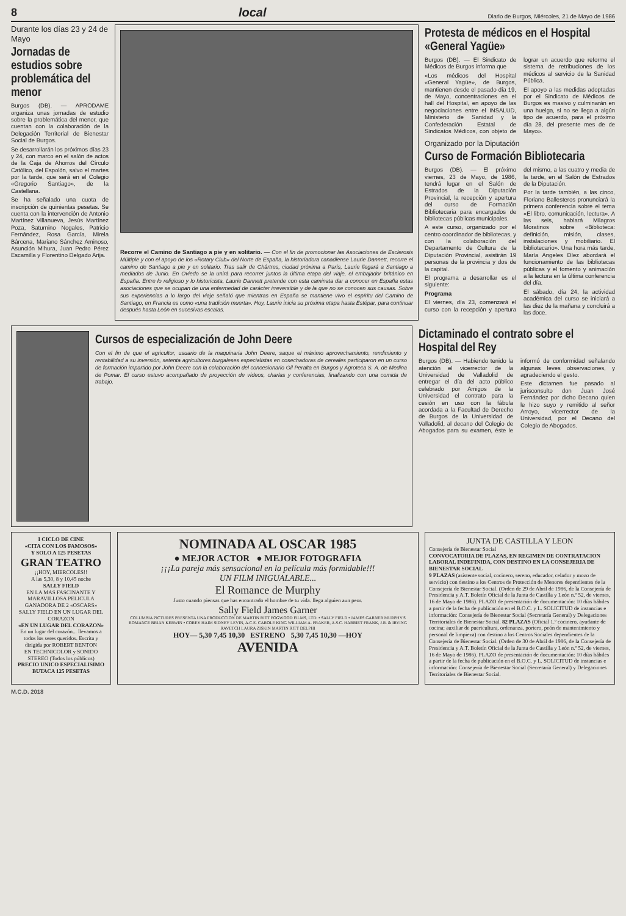8 local Diario de Burgos, Miércoles, 21 de Mayo de 1986
Durante los días 23 y 24 de Mayo
Jornadas de estudios sobre problemática del menor
Burgos (DB). — APRODAME organiza unas jornadas de estudio sobre la problemática del menor, que cuentan con la colaboración de la Delegación Territorial de Bienestar Social de Burgos.
Se desarrollarán los próximos días 23 y 24, con marco en el salón de actos de la Caja de Ahorros del Círculo Católico, del Espolón, salvo el martes por la tarde, que será en el Colegio «Gregorio Santiago», de la Castellana.
Se ha señalado una cuota de inscripción de quinientas pesetas. Se cuenta con la intervención de Antonio Martínez Villanueva, Jesús Martínez Poza, Saturnino Nogales, Patricio Fernández, Rosa García, Mirela Bárcena, Mariano Sánchez Aminoso, Asunción Mihura, Juan Pedro Pérez Escamilla y Florentino Delgado Arija.
Recorre el Camino de Santiago a pie y en solitario. — Con el fin de promocionar las Asociaciones de Esclerosis Múltiple y con el apoyo de los «Rotary Club» del Norte de España, la historiadora canadiense Laurie Dannett, recorre el camino de Santiago a pie y en solitario. Tras salir de Chârtres, ciudad próxima a París, Laurie llegará a Santiago a mediados de Junio. En Oviedo se la unirá para recorrer juntos la última etapa del viaje, el embajador británico en España. Entre lo religioso y lo historicista, Laurie Dannett pretende con esta caminata dar a conocer en España estas asociaciones que se ocupan de una enfermedad de carácter irreversible y de la que no se conocen sus causas. Sobre sus experiencias a lo largo del viaje señaló que mientras en España se mantiene vivo el espíritu del Camino de Santiago, en Francia es como «una tradición muerta». Hoy, Laurie inicia su próxima etapa hasta Estépar, para continuar después hasta León en sucesivas escalas.
Protesta de médicos en el Hospital «General Yagüe»
Burgos (DB). — El Sindicato de Médicos de Burgos informa que
«Los médicos del Hospital «General Yagüe», de Burgos, mantienen desde el pasado día 19, de Mayo, concentraciones en el hall del Hospital, en apoyo de las negociaciones entre el INSALUD, Ministerio de Sanidad y la Confederación Estatal de Sindicatos Médicos, con objeto de lograr un acuerdo que reforme el sistema de retribuciones de los médicos al servicio de la Sanidad Pública.
El apoyo a las medidas adoptadas por el Sindicato de Médicos de Burgos es masivo y culminarán en una huelga, si no se llega a algún tipo de acuerdo, para el próximo día 28, del presente mes de de Mayo».
Organizado por la Diputación
Curso de Formación Bibliotecaria
Burgos (DB). — El próximo viernes, 23 de Mayo, de 1986, tendrá lugar en el Salón de Estrados de la Diputación Provincial, la recepción y apertura del curso de Formación Bibliotecaria para encargados de bibliotecas públicas municipales.
A este curso, organizado por el centro coordinador de bibliotecas, y con la colaboración del Departamento de Cultura de la Diputación Provincial, asistirán 19 personas de la provincia y dos de la capital.
El programa a desarrollar es el siguiente:
Programa
El viernes, día 23, comenzará el curso con la recepción y apertura del mismo, a las cuatro y media de la tarde, en el Salón de Estrados de la Diputación.
Por la tarde también, a las cinco, Floriano Ballesteros pronunciará la primera conferencia sobre el tema «El libro, comunicación, lectura». A las seis, hablará Milagros Moratinos sobre «Biblioteca: definición, misión, clases, instalaciones y mobiliario. El bibliotecario». Una hora más tarde, María Angeles Díez abordará el funcionamiento de las bibliotecas públicas y el fomento y animación a la lectura en la última conferencia del día.
El sábado, día 24, la actividad académica del curso se iniciará a las diez de la mañana y concluirá a las doce.
Cursos de especialización de John Deere
Con el fin de que el agricultor, usuario de la maquinaria John Deere, saque el máximo aprovechamiento, rendimiento y rentabilidad a su inversión, setenta agricultores burgaleses especialistas en cosechadoras de cereales participaron en un curso de formación impartido por John Deere con la colaboración del concesionario Gil Peralta en Burgos y Agroteca S. A. de Medina de Pomar. El curso estuvo acompañado de proyección de vídeos, charlas y conferencias, finalizando con una comida de trabajo.
Dictaminado el contrato sobre el Hospital del Rey
Burgos (DB). — Habiendo tenido la atención el vicerrector de la Universidad de Valladolid de entregar el día del acto público celebrado por Amigos de la Universidad el contrato para la cesión en uso con la fábula acordada a la Facultad de Derecho de Burgos de la Universidad de Valladolid, al decano del Colegio de Abogados para su examen, éste le informó de conformidad señalando algunas leves observaciones, y agradeciendo el gesto.
Este dictamen fue pasado al jurisconsulto don Juan José Fernández por dicho Decano quien le hizo suyo y remitido al señor Arroyo, vicerrector de la Universidad, por el Decano del Colegio de Abogados.
I CICLO DE CINE
«CITA CON LOS FAMOSOS»
Y SOLO A 125 PESETAS
GRAN TEATRO
¡¡HOY, MIERCOLES!!
A las 5,30, 8 y 10,45 noche
SALLY FIELD
EN LA MAS FASCINANTE Y MARAVILLOSA PELICULA GANADORA DE 2 «OSCARS»
SALLY FIELD EN UN LUGAR DEL CORAZON
«EN UN LUGAR DEL CORAZON»
En un lugar del corazón... llevamos a todos los seres queridos. Escrita y dirigida por ROBERT BENTON
EN TECHNICOLOR y SONIDO STEREO (Todos los públicos)
PRECIO UNICO ESPECIALISIMO BUTACA 125 PESETAS
NOMINADA AL OSCAR 1985
● MEJOR ACTOR ● MEJOR FOTOGRAFIA
¡¡¡La pareja más sensacional en la película más formidable!!!
UN FILM INIGUALABLE...
El Romance de Murphy
Justo cuando piensas que has encontrado el hombre de tu vida. llega alguien aun peor.
Sally Field James Garner
COLUMBIA PICTURES PRESENTA UNA PRODUCCION DE MARTIN RITT FOGWOOD FILMS, LTD. • SALLY FIELD • JAMES GARNER MURPHY'S ROMANCE BRIAN KERWIN • COREY HAIM SIDNEY LEVIN, A.C.E. CAROLE KING WILLIAM A. FRAKER, A.S.C. HARRIET FRANK, J.R. & IRVING RAVETCH LAURA ZISKIN MARTIN RITT DELPHI
HOY— 5,30 7,45 10,30 ESTRENO 5,30 7,45 10,30 —HOY
AVENIDA
JUNTA DE CASTILLA Y LEON
Consejería de Bienestar Social
CONVOCATORIA DE PLAZAS, EN REGIMEN DE CONTRATACION LABORAL INDEFINIDA, CON DESTINO EN LA CONSEJERIA DE BIENESTAR SOCIAL
9 PLAZAS (asistente social, cocinero, sereno, educador, celador y mozo de servicio) con destino a los Centros de Protección de Menores dependientes de la Consejería de Bienestar Social. (Orden de 29 de Abril de 1986, de la Consejería de Presidencia y A.T. Boletín Oficial de la Junta de Castilla y León n.º 52, de viernes, 16 de Mayo de 1986). PLAZO de presentación de documentación: 10 días hábiles a partir de la fecha de publicación en el B.O.C. y L. SOLICITUD de instancias e información: Consejería de Bienestar Social (Secretaría General) y Delegaciones Territoriales de Bienestar Social. 82 PLAZAS (Oficial 1.º cocinero, ayudante de cocina; auxiliar de puericultura, ordenanza, portero, peón de mantenimiento y personal de limpieza) con destino a los Centros Sociales dependientes de la Consejería de Bienestar Social. (Orden de 30 de Abril de 1986, de la Consejería de Presidencia y A.T. Boletín Oficial de la Junta de Castilla y León n.º 52, de viernes, 16 de Mayo de 1986). PLAZO de presentación de documentación: 10 días hábiles a partir de la fecha de publicación en el B.O.C. y L. SOLICITUD de instancias e información: Consejería de Bienestar Social (Secretaría General) y Delegaciones Territoriales de Bienestar Social.
M.C.D. 2018